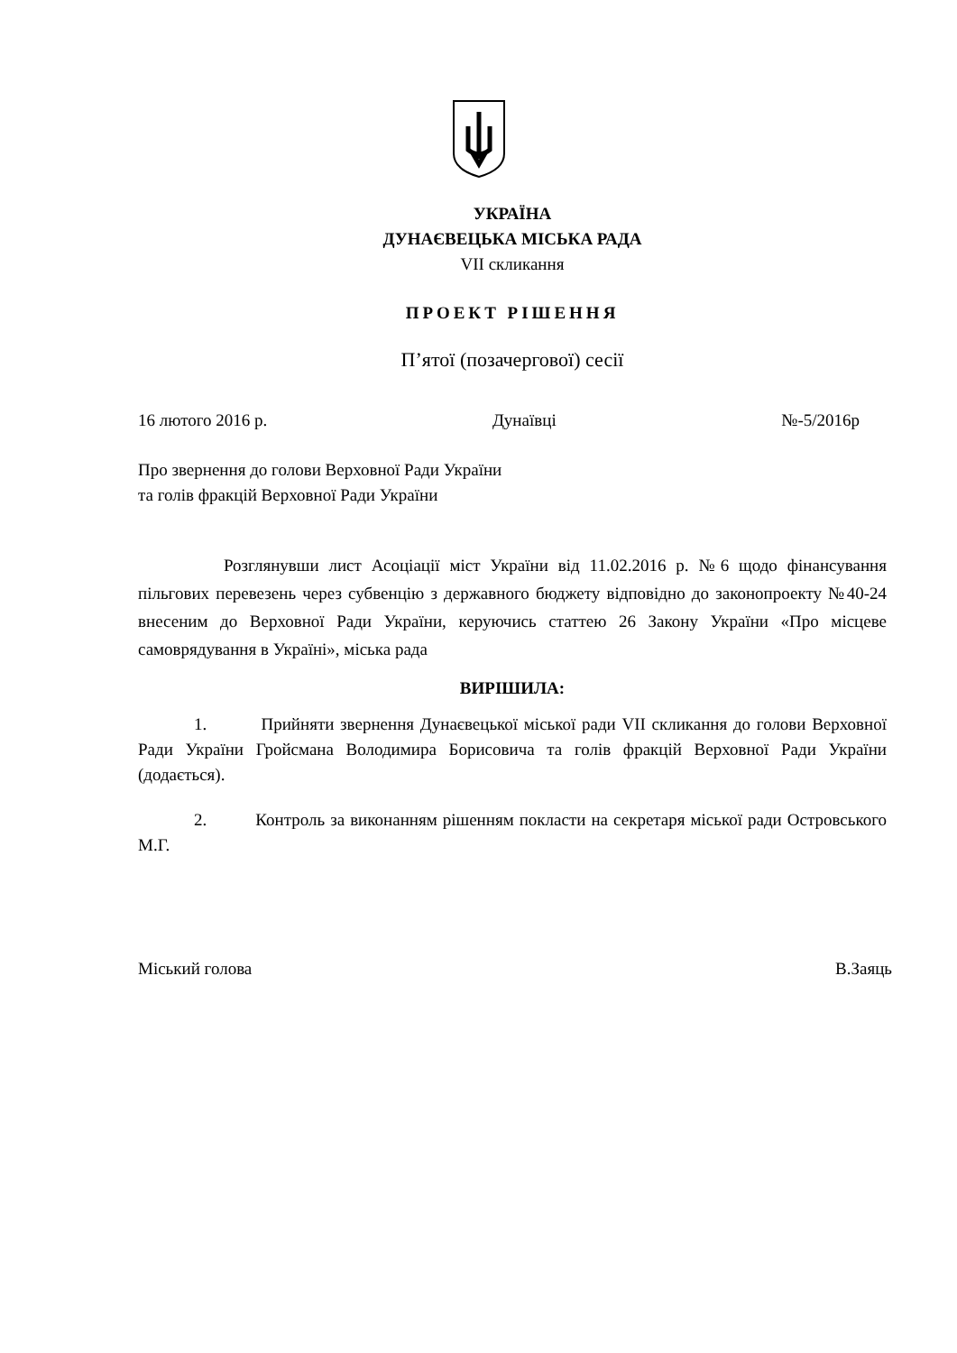УКРАЇНА
ДУНАЄВЕЦЬКА МІСЬКА РАДА
VII скликання
ПРОЕКТ РІШЕННЯ
П’ятої (позачергової) сесії
16 лютого 2016 р. Дунаївці №-5/2016р
Про звернення до голови Верховної Ради України
та голів фракцій Верховної Ради України
Розглянувши лист Асоціації міст України від 11.02.2016 р. №6 щодо фінансування пільгових перевезень через субвенцію з державного бюджету відповідно до законопроекту №40-24 внесеним до Верховної Ради України, керуючись статтею 26 Закону України «Про місцеве самоврядування в Україні», міська рада
ВИРІШИЛА:
1. Прийняти звернення Дунаєвецької міської ради VII скликання до голови Верховної Ради України Гройсмана Володимира Борисовича та голів фракцій Верховної Ради України (додається).
2. Контроль за виконанням рішенням покласти на секретаря міської ради Островського М.Г.
Міський голова В.Заяць